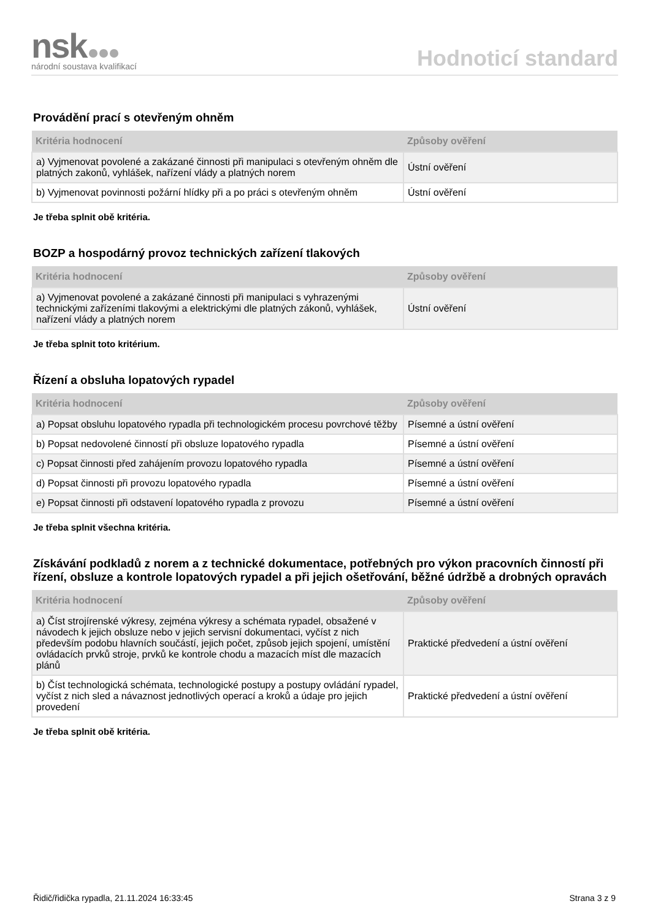nsk
národní soustava kvalifikací
Hodnoticí standard
Provádění prací s otevřeným ohněm
| Kritéria hodnocení | Způsoby ověření |
| --- | --- |
| a) Vyjmenovat povolené a zakázané činnosti při manipulaci s otevřeným ohněm dle platných zakonů, vyhlášek, nařízení vlády a platných norem | Ústní ověření |
| b) Vyjmenovat povinnosti požární hlídky při a po práci s otevřeným ohněm | Ústní ověření |
Je třeba splnit obě kritéria.
BOZP a hospodárný provoz technických zařízení tlakových
| Kritéria hodnocení | Způsoby ověření |
| --- | --- |
| a) Vyjmenovat povolené a zakázané činnosti při manipulaci s vyhrazenými technickými zařízeními tlakovými a elektrickými dle platných zákonů, vyhlášek, nařízení vlády a platných norem | Ústní ověření |
Je třeba splnit toto kritérium.
Řízení a obsluha lopatových rypadel
| Kritéria hodnocení | Způsoby ověření |
| --- | --- |
| a) Popsat obsluhu lopatového rypadla při technologickém procesu povrchové těžby | Písemné a ústní ověření |
| b) Popsat nedovolené činností při obsluze lopatového rypadla | Písemné a ústní ověření |
| c) Popsat činnosti před zahájením provozu lopatového rypadla | Písemné a ústní ověření |
| d) Popsat činnosti při provozu lopatového rypadla | Písemné a ústní ověření |
| e) Popsat činnosti při odstavení lopatového rypadla z provozu | Písemné a ústní ověření |
Je třeba splnit všechna kritéria.
Získávání podkladů z norem a z technické dokumentace, potřebných pro výkon pracovních činností při řízení, obsluze a kontrole lopatových rypadel a při jejich ošetřování, běžné údržbě a drobných opravách
| Kritéria hodnocení | Způsoby ověření |
| --- | --- |
| a) Číst strojírenské výkresy, zejména výkresy a schémata rypadel, obsažené v návodech k jejich obsluze nebo v jejich servisní dokumentaci, vyčíst z nich především podobu hlavních součástí, jejich počet, způsob jejich spojení, umístění ovládacích prvků stroje, prvků ke kontrole chodu a mazacích míst dle mazacích plánů | Praktické předvedení a ústní ověření |
| b) Číst technologická schémata, technologické postupy a postupy ovládání rypadel, vyčíst z nich sled a návaznost jednotlivých operací a kroků a údaje pro jejich provedení | Praktické předvedení a ústní ověření |
Je třeba splnit obě kritéria.
Řidič/řidička rypadla, 21.11.2024 16:33:45 Strana 3 z 9